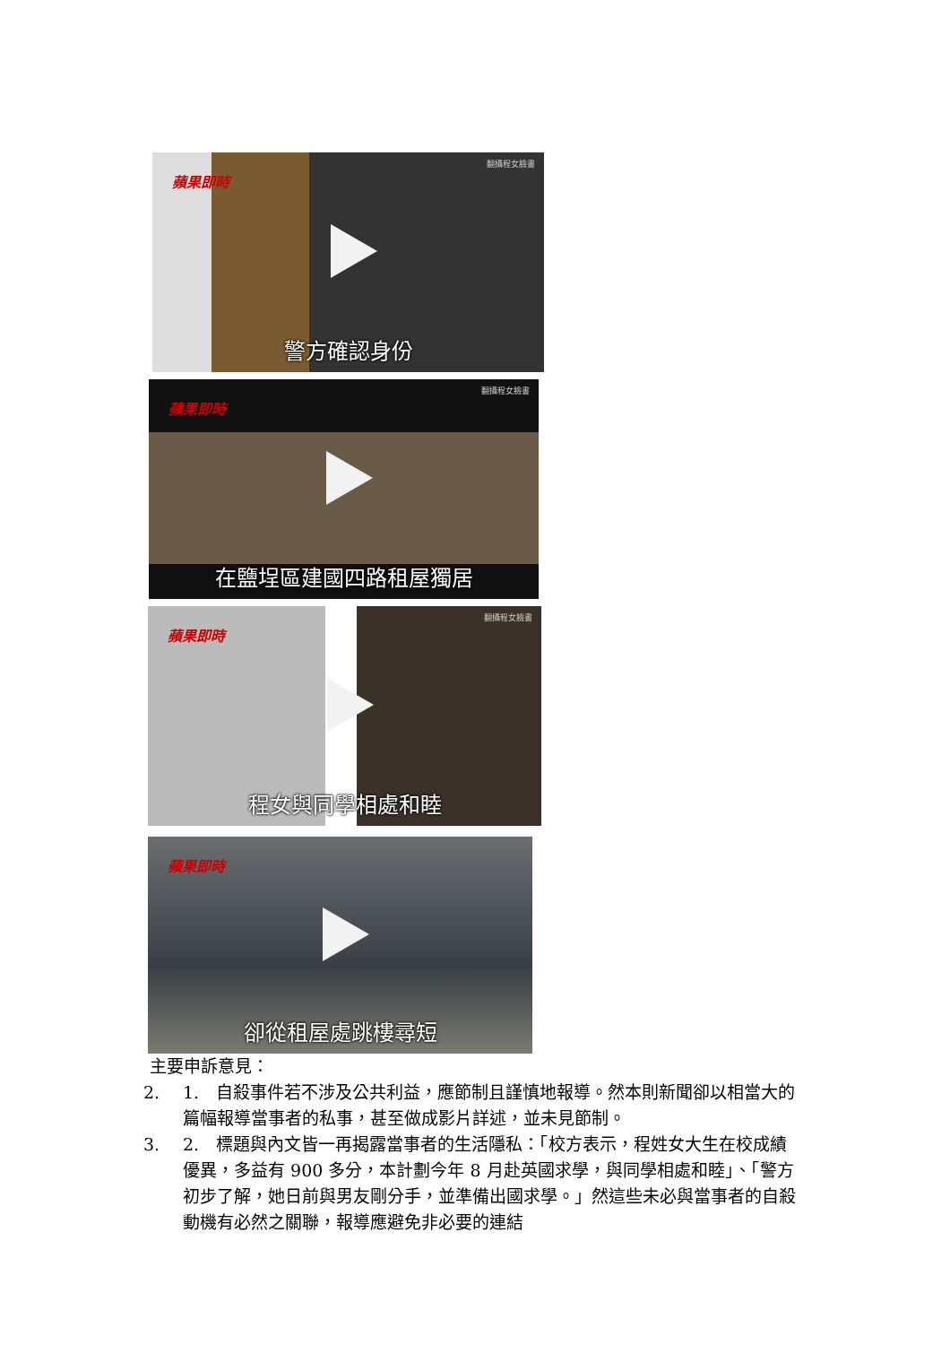蘋果即時
翻攝程女臉書
警方確認身份
蘋果即時
翻攝程女臉書
在鹽埕區建國四路租屋獨居
蘋果即時
翻攝程女臉書
程女與同學相處和睦
蘋果即時
卻從租屋處跳樓尋短
主要申訴意見：
2. 1.　自殺事件若不涉及公共利益，應節制且謹慎地報導。然本則新聞卻以相當大的篇幅報導當事者的私事，甚至做成影片詳述，並未見節制。
3. 2.　標題與內文皆一再揭露當事者的生活隱私：「校方表示，程姓女大生在校成績優異，多益有 900 多分，本計劃今年 8 月赴英國求學，與同學相處和睦」、「警方初步了解，她日前與男友剛分手，並準備出國求學。」然這些未必與當事者的自殺動機有必然之關聯，報導應避免非必要的連結